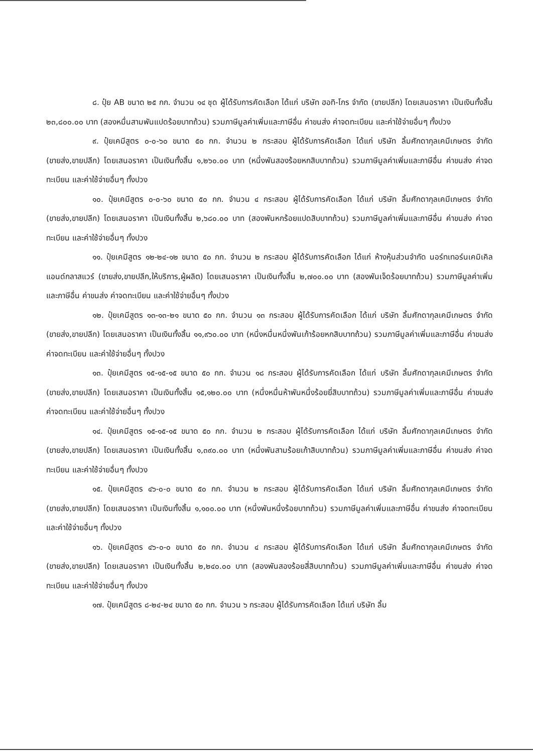๘. ปุ๋ย AB ขนาด ๒๕ กก. จำนวน ๑๔ ชุด ผู้ได้รับการคัดเลือก ได้แก่ บริษัท ฮอทิ-โกร จำกัด (ขายปลีก) โดยเสนอราคา เป็นเงินทั้งสิ้น ๒๓,๘๐๐.๐๐ บาท (สองหมื่นสามพันแปดร้อยบาทถ้วน) รวมภาษีมูลค่าเพิ่มและภาษีอื่น ค่าขนส่ง ค่าจดทะเบียน และค่าใช้จ่ายอื่นๆ ทั้งปวง
๙. ปุ๋ยเคมีสูตร ๐-๐-๖๐ ขนาด ๕๐ กก. จำนวน ๒ กระสอบ ผู้ได้รับการคัดเลือก ได้แก่ บริษัท ลิ้มศักดากุลเคมีเกษตร จำกัด (ขายส่ง,ขายปลีก) โดยเสนอราคา เป็นเงินทั้งสิ้น ๑,๒๖๐.๐๐ บาท (หนึ่งพันสองร้อยหกสิบบาทถ้วน) รวมภาษีมูลค่าเพิ่มและภาษีอื่น ค่าขนส่ง ค่าจดทะเบียน และค่าใช้จ่ายอื่นๆ ทั้งปวง
๑๐. ปุ๋ยเคมีสูตร ๐-๐-๖๐ ขนาด ๕๐ กก. จำนวน ๔ กระสอบ ผู้ได้รับการคัดเลือก ได้แก่ บริษัท ลิ้มศักดากุลเคมีเกษตร จำกัด (ขายส่ง,ขายปลีก) โดยเสนอราคา เป็นเงินทั้งสิ้น ๒,๖๘๐.๐๐ บาท (สองพันหกร้อยแปดสิบบาทถ้วน) รวมภาษีมูลค่าเพิ่มและภาษีอื่น ค่าขนส่ง ค่าจดทะเบียน และค่าใช้จ่ายอื่นๆ ทั้งปวง
๑๑. ปุ๋ยเคมีสูตร ๑๒-๒๔-๑๒ ขนาด ๕๐ กก. จำนวน ๒ กระสอบ ผู้ได้รับการคัดเลือก ได้แก่ ห้างหุ้นส่วนจำกัด นอร์ทเทอร์นเคมิเคิลแอนด์กลาสแวร์ (ขายส่ง,ขายปลีก,ให้บริการ,ผู้ผลิต) โดยเสนอราคา เป็นเงินทั้งสิ้น ๒,๗๐๐.๐๐ บาท (สองพันเจ็ดร้อยบาทถ้วน) รวมภาษีมูลค่าเพิ่มและภาษีอื่น ค่าขนส่ง ค่าจดทะเบียน และค่าใช้จ่ายอื่นๆ ทั้งปวง
๑๒. ปุ๋ยเคมีสูตร ๑๓-๑๓-๒๑ ขนาด ๕๐ กก. จำนวน ๑๓ กระสอบ ผู้ได้รับการคัดเลือก ได้แก่ บริษัท ลิ้มศักดากุลเคมีเกษตร จำกัด (ขายส่ง,ขายปลีก) โดยเสนอราคา เป็นเงินทั้งสิ้น ๑๑,๙๖๐.๐๐ บาท (หนึ่งหมื่นหนึ่งพันเก้าร้อยหกสิบบาทถ้วน) รวมภาษีมูลค่าเพิ่มและภาษีอื่น ค่าขนส่ง ค่าจดทะเบียน และค่าใช้จ่ายอื่นๆ ทั้งปวง
๑๓. ปุ๋ยเคมีสูตร ๑๕-๑๕-๑๕ ขนาด ๕๐ กก. จำนวน ๑๘ กระสอบ ผู้ได้รับการคัดเลือก ได้แก่ บริษัท ลิ้มศักดากุลเคมีเกษตร จำกัด (ขายส่ง,ขายปลีก) โดยเสนอราคา เป็นเงินทั้งสิ้น ๑๕,๑๒๐.๐๐ บาท (หนึ่งหมื่นห้าพันหนึ่งร้อยยี่สิบบาทถ้วน) รวมภาษีมูลค่าเพิ่มและภาษีอื่น ค่าขนส่ง ค่าจดทะเบียน และค่าใช้จ่ายอื่นๆ ทั้งปวง
๑๔. ปุ๋ยเคมีสูตร ๑๕-๑๕-๑๕ ขนาด ๕๐ กก. จำนวน ๒ กระสอบ ผู้ได้รับการคัดเลือก ได้แก่ บริษัท ลิ้มศักดากุลเคมีเกษตร จำกัด (ขายส่ง,ขายปลีก) โดยเสนอราคา เป็นเงินทั้งสิ้น ๑,๓๙๐.๐๐ บาท (หนึ่งพันสามร้อยเก้าสิบบาทถ้วน) รวมภาษีมูลค่าเพิ่มและภาษีอื่น ค่าขนส่ง ค่าจดทะเบียน และค่าใช้จ่ายอื่นๆ ทั้งปวง
๑๕. ปุ๋ยเคมีสูตร ๔๖-๐-๐ ขนาด ๕๐ กก. จำนวน ๒ กระสอบ ผู้ได้รับการคัดเลือก ได้แก่ บริษัท ลิ้มศักดากุลเคมีเกษตร จำกัด (ขายส่ง,ขายปลีก) โดยเสนอราคา เป็นเงินทั้งสิ้น ๑,๑๐๐.๐๐ บาท (หนึ่งพันหนึ่งร้อยบาทถ้วน) รวมภาษีมูลค่าเพิ่มและภาษีอื่น ค่าขนส่ง ค่าจดทะเบียน และค่าใช้จ่ายอื่นๆ ทั้งปวง
๑๖. ปุ๋ยเคมีสูตร ๔๖-๐-๐ ขนาด ๕๐ กก. จำนวน ๔ กระสอบ ผู้ได้รับการคัดเลือก ได้แก่ บริษัท ลิ้มศักดากุลเคมีเกษตร จำกัด (ขายส่ง,ขายปลีก) โดยเสนอราคา เป็นเงินทั้งสิ้น ๒,๒๔๐.๐๐ บาท (สองพันสองร้อยสี่สิบบาทถ้วน) รวมภาษีมูลค่าเพิ่มและภาษีอื่น ค่าขนส่ง ค่าจดทะเบียน และค่าใช้จ่ายอื่นๆ ทั้งปวง
๑๗. ปุ๋ยเคมีสูตร ๘-๒๔-๒๔ ขนาด ๕๐ กก. จำนวน ๖ กระสอบ ผู้ได้รับการคัดเลือก ได้แก่ บริษัท ลิ้ม